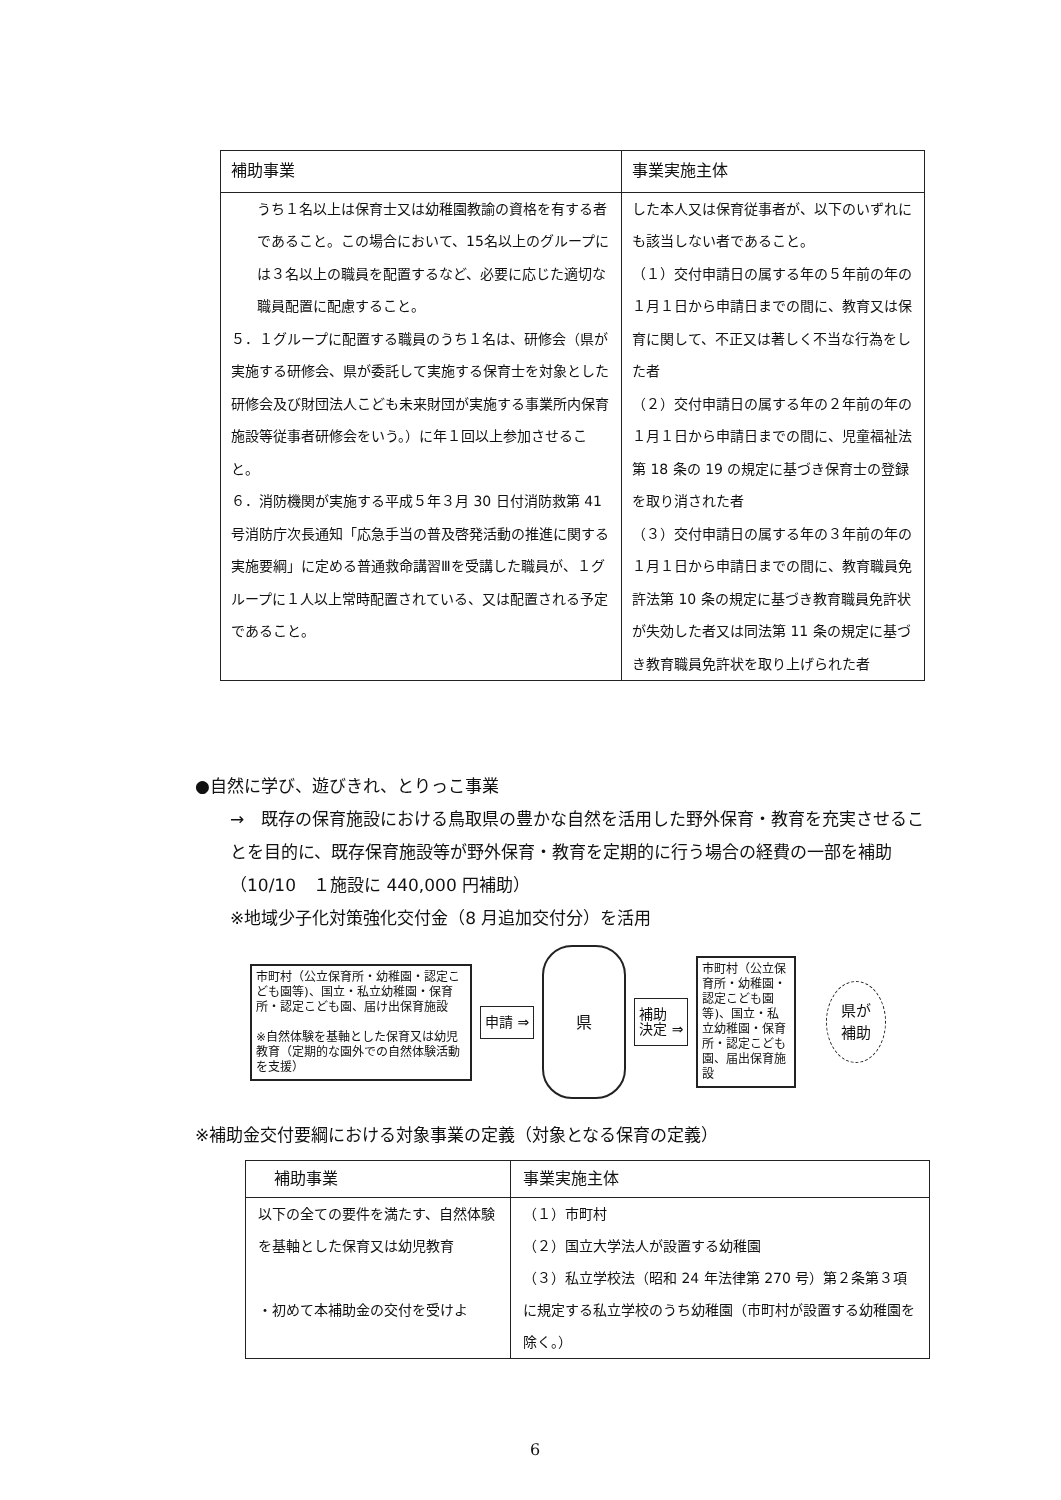| 補助事業 | 事業実施主体 |
| --- | --- |
| うち１名以上は保育士又は幼稚園教諭の資格を有する者であること。この場合において、15名以上のグループには３名以上の職員を配置するなど、必要に応じた適切な職員配置に配慮すること。 ５．１グループに配置する職員のうち１名は、研修会（県が実施する研修会、県が委託して実施する保育士を対象とした研修会及び財団法人こども未来財団が実施する事業所内保育施設等従事者研修会をいう。）に年１回以上参加させること。 ６．消防機関が実施する平成５年３月 30 日付消防救第 41 号消防庁次長通知「応急手当の普及啓発活動の推進に関する実施要綱」に定める普通救命講習Ⅲを受講した職員が、１グループに１人以上常時配置されている、又は配置される予定であること。 | した本人又は保育従事者が、以下のいずれにも該当しない者であること。 （１）交付申請日の属する年の５年前の年の１月１日から申請日までの間に、教育又は保育に関して、不正又は著しく不当な行為をした者 （２）交付申請日の属する年の２年前の年の１月１日から申請日までの間に、児童福祉法第 18 条の 19 の規定に基づき保育士の登録を取り消された者 （３）交付申請日の属する年の３年前の年の１月１日から申請日までの間に、教育職員免許法第 10 条の規定に基づき教育職員免許状が失効した者又は同法第 11 条の規定に基づき教育職員免許状を取り上げられた者 |
●自然に学び、遊びきれ、とりっこ事業
→　既存の保育施設における鳥取県の豊かな自然を活用した野外保育・教育を充実させることを目的に、既存保育施設等が野外保育・教育を定期的に行う場合の経費の一部を補助（10/10　１施設に 440,000 円補助）
※地域少子化対策強化交付金（8 月追加交付分）を活用
市町村（公立保育所・幼稚園・認定こども園等)、国立・私立幼稚園・保育所・認定こども園、届け出保育施設
※自然体験を基軸とした保育又は幼児教育（定期的な園外での自然体験活動を支援）
申請 ⇒
県
補助
決定 ⇒
市町村（公立保育所・幼稚園・認定こども園等)、国立・私立幼稚園・保育所・認定こども園、届出保育施設
県が
補助
※補助金交付要綱における対象事業の定義（対象となる保育の定義）
| 補助事業 | 事業実施主体 |
| --- | --- |
| 以下の全ての要件を満たす、自然体験を基軸とした保育又は幼児教育 ・初めて本補助金の交付を受けよ | （１）市町村 （２）国立大学法人が設置する幼稚園 （３）私立学校法（昭和 24 年法律第 270 号）第２条第３項に規定する私立学校のうち幼稚園（市町村が設置する幼稚園を除く。） |
6